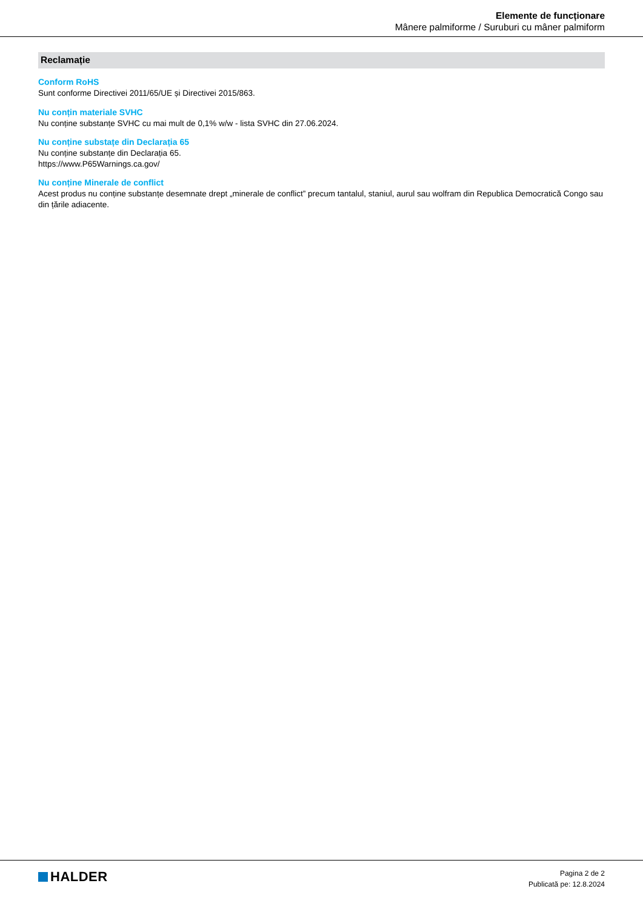Elemente de funcționare
Mânere palmiforme / Suruburi cu mâner palmiform
Reclamație
Conform RoHS
Sunt conforme Directivei 2011/65/UE și Directivei 2015/863.
Nu conțin materiale SVHC
Nu conține substanțe SVHC cu mai mult de 0,1% w/w - lista SVHC din 27.06.2024.
Nu conține substațe din Declarația 65
Nu conține substanțe din Declarația 65.
https://www.P65Warnings.ca.gov/
Nu conține Minerale de conflict
Acest produs nu conține substanțe desemnate drept „minerale de conflict” precum tantalul, staniul, aurul sau wolfram din Republica Democratică Congo sau din țările adiacente.
HALDER
Pagina 2 de 2
Publicată pe: 12.8.2024